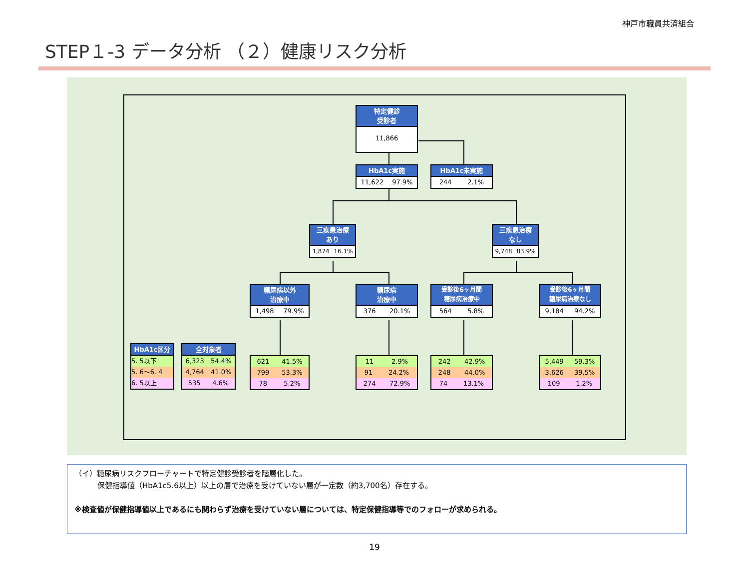神戸市職員共済組合
STEP１-3 データ分析 （２）健康リスク分析
特定健診
受診者
11,866
HbA1c実施
11,622 97.9%
HbA1c未実施
244 2.1%
三疾患治療
あり
1,874 16.1%
三疾患治療
なし
9,748 83.9%
糖尿病以外
治療中
1,498 79.9%
糖尿病
治療中
376 20.1%
受診後6ヶ月間
糖尿病治療中
564 5.8%
受診後6ヶ月間
糖尿病治療なし
9,184 94.2%
HbA1c区分
5. 5以下
5. 6～6. 4
6. 5以上
全対象者
6,323 54.4%
4,764 41.0%
535 4.6%
621 41.5%
799 53.3%
78 5.2%
11 2.9%
91 24.2%
274 72.9%
242 42.9%
248 44.0%
74 13.1%
5,449 59.3%
3,626 39.5%
109 1.2%
（イ）糖尿病リスクフローチャートで特定健診受診者を階層化した。
保健指導値（HbA1c5.6以上）以上の層で治療を受けていない層が一定数（約3,700名）存在する。
※検査値が保健指導値以上であるにも関わらず治療を受けていない層については、特定保健指導等でのフォローが求められる。
19